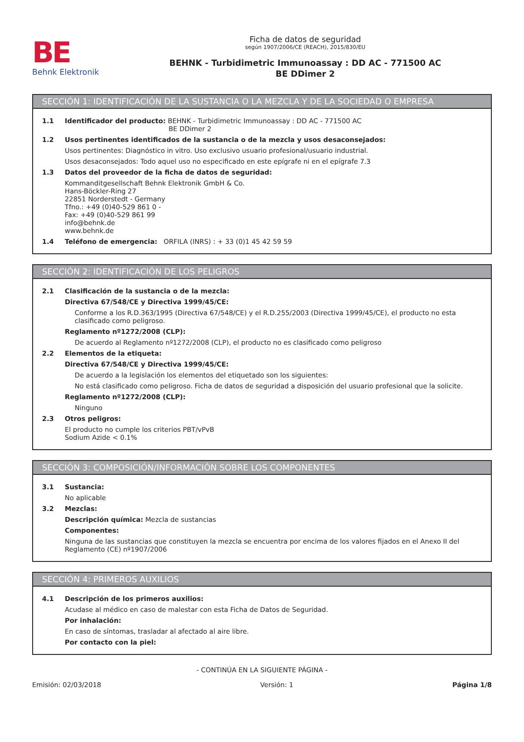BE
Behnk Elektronik
Ficha de datos de seguridad
según 1907/2006/CE (REACH), 2015/830/EU
BEHNK - Turbidimetric Immunoassay : DD AC - 771500 AC
BE DDimer 2
SECCIÓN 1: IDENTIFICACIÓN DE LA SUSTANCIA O LA MEZCLA Y DE LA SOCIEDAD O EMPRESA
1.1 Identificador del producto: BEHNK - Turbidimetric Immunoassay : DD AC - 771500 AC
BE DDimer 2
1.2 Usos pertinentes identificados de la sustancia o de la mezcla y usos desaconsejados:
Usos pertinentes: Diagnóstico in vitro. Uso exclusivo usuario profesional/usuario industrial.
Usos desaconsejados: Todo aquel uso no especificado en este epígrafe ni en el epígrafe 7.3
1.3 Datos del proveedor de la ficha de datos de seguridad:
Kommanditgesellschaft Behnk Elektronik GmbH & Co.
Hans-Böckler-Ring 27
22851 Norderstedt - Germany
Tfno.: +49 (0)40-529 861 0 -
Fax: +49 (0)40-529 861 99
info@behnk.de
www.behnk.de
1.4 Teléfono de emergencia: ORFILA (INRS) : + 33 (0)1 45 42 59 59
SECCIÓN 2: IDENTIFICACIÓN DE LOS PELIGROS
2.1 Clasificación de la sustancia o de la mezcla:
Directiva 67/548/CE y Directiva 1999/45/CE:
Conforme a los R.D.363/1995 (Directiva 67/548/CE) y el R.D.255/2003 (Directiva 1999/45/CE), el producto no esta clasificado como peligroso.
Reglamento nº1272/2008 (CLP):
De acuerdo al Reglamento nº1272/2008 (CLP), el producto no es clasificado como peligroso
2.2 Elementos de la etiqueta:
Directiva 67/548/CE y Directiva 1999/45/CE:
De acuerdo a la legislación los elementos del etiquetado son los siguientes:
No está clasificado como peligroso. Ficha de datos de seguridad a disposición del usuario profesional que la solicite.
Reglamento nº1272/2008 (CLP):
Ninguno
2.3 Otros peligros:
El producto no cumple los criterios PBT/vPvB
Sodium Azide < 0.1%
SECCIÓN 3: COMPOSICIÓN/INFORMACIÓN SOBRE LOS COMPONENTES
3.1 Sustancia:
No aplicable
3.2 Mezclas:
Descripción química: Mezcla de sustancias
Componentes:
Ninguna de las sustancias que constituyen la mezcla se encuentra por encima de los valores fijados en el Anexo II del Reglamento (CE) nº1907/2006
SECCIÓN 4: PRIMEROS AUXILIOS
4.1 Descripción de los primeros auxilios:
Acudase al médico en caso de malestar con esta Ficha de Datos de Seguridad.
Por inhalación:
En caso de síntomas, trasladar al afectado al aire libre.
Por contacto con la piel:
- CONTINÚA EN LA SIGUIENTE PÁGINA -
Emisión: 02/03/2018 Versión: 1 Página 1/8